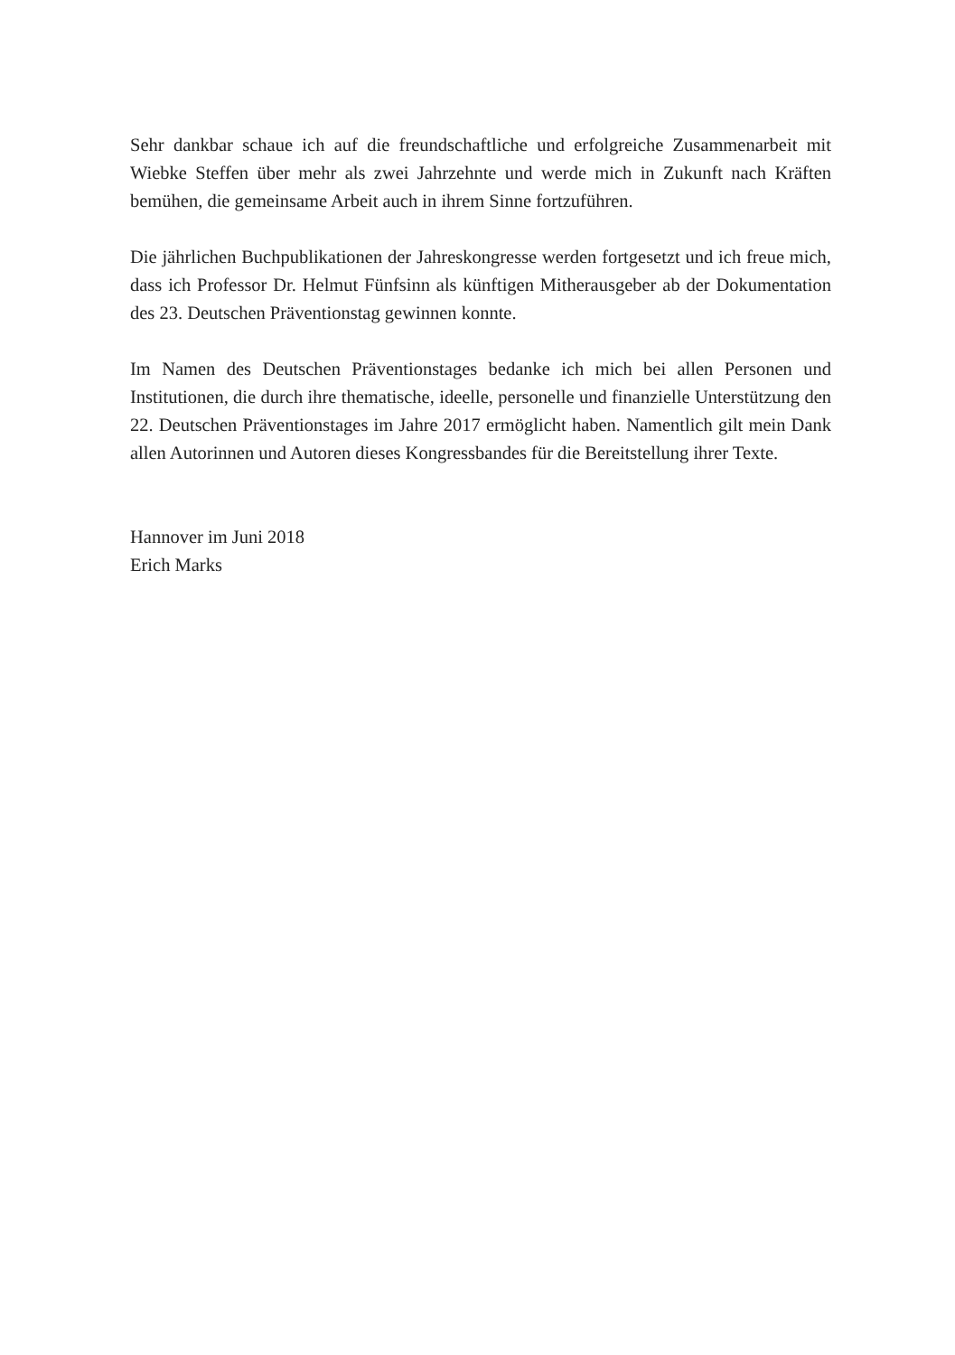Sehr dankbar schaue ich auf die freundschaftliche und erfolgreiche Zusammenarbeit mit Wiebke Steffen über mehr als zwei Jahrzehnte und werde mich in Zukunft nach Kräften bemühen, die gemeinsame Arbeit auch in ihrem Sinne fortzuführen.
Die jährlichen Buchpublikationen der Jahreskongresse werden fortgesetzt und ich freue mich, dass ich Professor Dr. Helmut Fünfsinn als künftigen Mitherausgeber ab der Dokumentation des 23. Deutschen Präventionstag gewinnen konnte.
Im Namen des Deutschen Präventionstages bedanke ich mich bei allen Personen und Institutionen, die durch ihre thematische, ideelle, personelle und finanzielle Unterstützung den 22. Deutschen Präventionstages im Jahre 2017 ermöglicht haben. Namentlich gilt mein Dank allen Autorinnen und Autoren dieses Kongressbandes für die Bereitstellung ihrer Texte.
Hannover im Juni 2018
Erich Marks